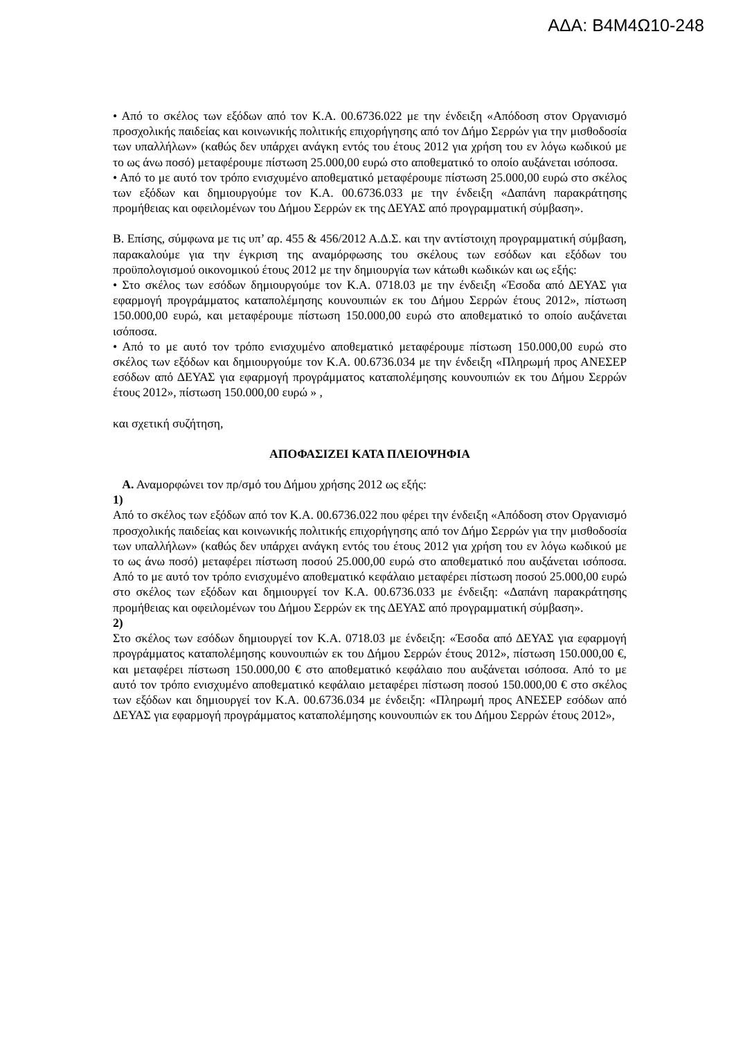ΑΔΑ: Β4Μ4Ω10-248
• Από το σκέλος των εξόδων από τον Κ.Α. 00.6736.022 με την ένδειξη «Απόδοση στον Οργανισμό προσχολικής παιδείας και κοινωνικής πολιτικής επιχορήγησης από τον Δήμο Σερρών για την μισθοδοσία των υπαλλήλων» (καθώς δεν υπάρχει ανάγκη εντός του έτους 2012 για χρήση του εν λόγω κωδικού με το ως άνω ποσό) μεταφέρουμε πίστωση 25.000,00 ευρώ στο αποθεματικό το οποίο αυξάνεται ισόποσα.
• Από το με αυτό τον τρόπο ενισχυμένο αποθεματικό μεταφέρουμε πίστωση 25.000,00 ευρώ στο σκέλος των εξόδων και δημιουργούμε τον Κ.Α. 00.6736.033 με την ένδειξη «Δαπάνη παρακράτησης προμήθειας και οφειλομένων του Δήμου Σερρών εκ της ΔΕΥΑΣ από προγραμματική σύμβαση».
Β. Επίσης, σύμφωνα με τις υπ’ αρ. 455 & 456/2012 Α.Δ.Σ. και την αντίστοιχη προγραμματική σύμβαση, παρακαλούμε για την έγκριση της αναμόρφωσης του σκέλους των εσόδων και εξόδων του προϋπολογισμού οικονομικού έτους 2012 με την δημιουργία των κάτωθι κωδικών και ως εξής:
• Στο σκέλος των εσόδων δημιουργούμε τον Κ.Α. 0718.03 με την ένδειξη «Έσοδα από ΔΕΥΑΣ για εφαρμογή προγράμματος καταπολέμησης κουνουπιών εκ του Δήμου Σερρών έτους 2012», πίστωση 150.000,00 ευρώ, και μεταφέρουμε πίστωση 150.000,00 ευρώ στο αποθεματικό το οποίο αυξάνεται ισόποσα.
• Από το με αυτό τον τρόπο ενισχυμένο αποθεματικό μεταφέρουμε πίστωση 150.000,00 ευρώ στο σκέλος των εξόδων και δημιουργούμε τον Κ.Α. 00.6736.034 με την ένδειξη «Πληρωμή προς ΑΝΕΣΕΡ εσόδων από ΔΕΥΑΣ για εφαρμογή προγράμματος καταπολέμησης κουνουπιών εκ του Δήμου Σερρών έτους 2012», πίστωση 150.000,00 ευρώ » ,
και σχετική συζήτηση,
ΑΠΟΦΑΣΙΖΕΙ ΚΑΤΑ ΠΛΕΙΟΨΗΦΙΑ
Α. Αναμορφώνει τον πρ/σμό του Δήμου χρήσης 2012 ως εξής:
1)
Από το σκέλος των εξόδων από τον Κ.Α. 00.6736.022 που φέρει την ένδειξη «Απόδοση στον Οργανισμό προσχολικής παιδείας και κοινωνικής πολιτικής επιχορήγησης από τον Δήμο Σερρών για την μισθοδοσία των υπαλλήλων» (καθώς δεν υπάρχει ανάγκη εντός του έτους 2012 για χρήση του εν λόγω κωδικού με το ως άνω ποσό) μεταφέρει πίστωση ποσού 25.000,00 ευρώ στο αποθεματικό που αυξάνεται ισόποσα. Από το με αυτό τον τρόπο ενισχυμένο αποθεματικό κεφάλαιο μεταφέρει πίστωση ποσού 25.000,00 ευρώ στο σκέλος των εξόδων και δημιουργεί τον Κ.Α. 00.6736.033 με ένδειξη: «Δαπάνη παρακράτησης προμήθειας και οφειλομένων του Δήμου Σερρών εκ της ΔΕΥΑΣ από προγραμματική σύμβαση».
2)
Στο σκέλος των εσόδων δημιουργεί τον Κ.Α. 0718.03 με ένδειξη: «Έσοδα από ΔΕΥΑΣ για εφαρμογή προγράμματος καταπολέμησης κουνουπιών εκ του Δήμου Σερρών έτους 2012», πίστωση 150.000,00 €, και μεταφέρει πίστωση 150.000,00 € στο αποθεματικό κεφάλαιο που αυξάνεται ισόποσα. Από το με αυτό τον τρόπο ενισχυμένο αποθεματικό κεφάλαιο μεταφέρει πίστωση ποσού 150.000,00 € στο σκέλος των εξόδων και δημιουργεί τον Κ.Α. 00.6736.034 με ένδειξη: «Πληρωμή προς ΑΝΕΣΕΡ εσόδων από ΔΕΥΑΣ για εφαρμογή προγράμματος καταπολέμησης κουνουπιών εκ του Δήμου Σερρών έτους 2012»,